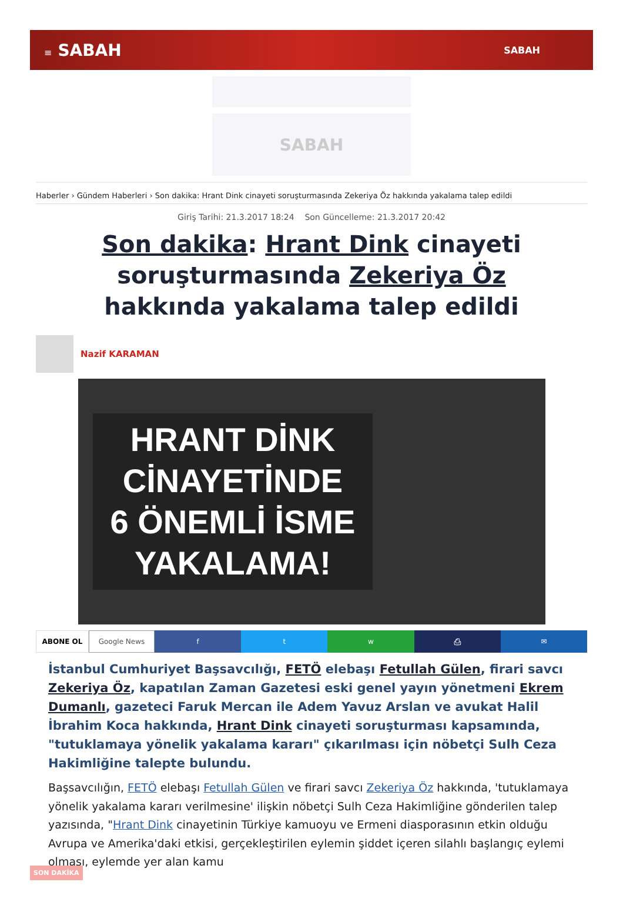≡ SABAH
SABAH
SABAH
Haberler › Gündem Haberleri › Son dakika: Hrant Dink cinayeti soruşturmasında Zekeriya Öz hakkında yakalama talep edildi
Giriş Tarihi: 21.3.2017 18:24 Son Güncelleme: 21.3.2017 20:42
Son dakika: Hrant Dink cinayeti soruşturmasında Zekeriya Öz hakkında yakalama talep edildi
Nazif KARAMAN
HRANT DİNK
CİNAYETİNDE
6 ÖNEMLİ İSME
YAKALAMA!
ABONE OL Google News ftw ⎙ ✉
İstanbul Cumhuriyet Başsavcılığı, FETÖ elebaşı Fetullah Gülen, firari savcı Zekeriya Öz, kapatılan Zaman Gazetesi eski genel yayın yönetmeni Ekrem Dumanlı, gazeteci Faruk Mercan ile Adem Yavuz Arslan ve avukat Halil İbrahim Koca hakkında, Hrant Dink cinayeti soruşturması kapsamında, "tutuklamaya yönelik yakalama kararı" çıkarılması için nöbetçi Sulh Ceza Hakimliğine talepte bulundu.
Başsavcılığın, FETÖ elebaşı Fetullah Gülen ve firari savcı Zekeriya Öz hakkında, 'tutuklamaya yönelik yakalama kararı verilmesine' ilişkin nöbetçi Sulh Ceza Hakimliğine gönderilen talep yazısında, "Hrant Dink cinayetinin Türkiye kamuoyu ve Ermeni diasporasının etkin olduğu Avrupa ve Amerika'daki etkisi, gerçekleştirilen eylemin şiddet içeren silahlı başlangıç eylemi olması, eylemde yer alan kamu
SON DAKİKA